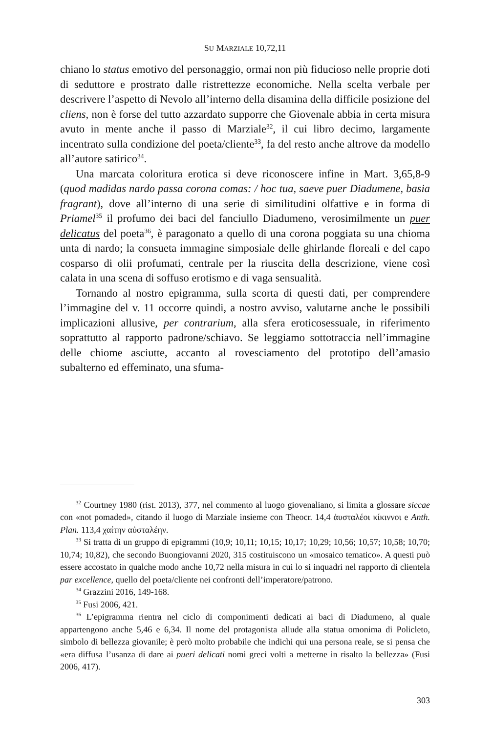SU MARZIALE 10,72,11
chiano lo status emotivo del personaggio, ormai non più fiducioso nelle proprie doti di seduttore e prostrato dalle ristrettezze economiche. Nella scelta verbale per descrivere l’aspetto di Nevolo all’interno della disamina della difficile posizione del cliens, non è forse del tutto azzardato supporre che Giovenale abbia in certa misura avuto in mente anche il passo di Marziale<sup>32</sup>, il cui libro decimo, largamente incentrato sulla condizione del poeta/cliente<sup>33</sup>, fa del resto anche altrove da modello all’autore satirico<sup>34</sup>.
Una marcata coloritura erotica si deve riconoscere infine in Mart. 3,65,8-9 (quod madidas nardo passa corona comas: / hoc tua, saeve puer Diadumene, basia fragrant), dove all’interno di una serie di similitudini olfattive e in forma di Priamel<sup>35</sup> il profumo dei baci del fanciullo Diadumeno, verosimilmente un puer delicatus del poeta<sup>36</sup>, è paragonato a quello di una corona poggiata su una chioma unta di nardo; la consueta immagine simposiale delle ghirlande floreali e del capo cosparso di olii profumati, centrale per la riuscita della descrizione, viene così calata in una scena di soffuso erotismo e di vaga sensualità.
Tornando al nostro epigramma, sulla scorta di questi dati, per comprendere l’immagine del v. 11 occorre quindi, a nostro avviso, valutarne anche le possibili implicazioni allusive, per contrarium, alla sfera eroticosessuale, in riferimento soprattutto al rapporto padrone/schiavo. Se leggiamo sottotraccia nell’immagine delle chiome asciutte, accanto al rovesciamento del prototipo dell’amasio subalterno ed effeminato, una sfuma-
<sup>32</sup> Courtney 1980 (rist. 2013), 377, nel commento al luogo giovenaliano, si limita a glossare siccae con «not pomaded», citando il luogo di Marziale insieme con Theocr. 14,4 ἀυσταλέοι κίκιννοι e Anth. Plan. 113,4 χαίτην αὐσταλέην.
<sup>33</sup> Si tratta di un gruppo di epigrammi (10,9; 10,11; 10,15; 10,17; 10,29; 10,56; 10,57; 10,58; 10,70; 10,74; 10,82), che secondo Buongiovanni 2020, 315 costituiscono un «mosaico tematico». A questi può essere accostato in qualche modo anche 10,72 nella misura in cui lo si inquadri nel rapporto di clientela par excellence, quello del poeta/cliente nei confronti dell’imperatore/patrono.
<sup>34</sup> Grazzini 2016, 149-168.
<sup>35</sup> Fusi 2006, 421.
<sup>36</sup> L’epigramma rientra nel ciclo di componimenti dedicati ai baci di Diadumeno, al quale appartengono anche 5,46 e 6,34. Il nome del protagonista allude alla statua omonima di Policleto, simbolo di bellezza giovanile; è però molto probabile che indichi qui una persona reale, se si pensa che «era diffusa l’usanza di dare ai pueri delicati nomi greci volti a metterne in risalto la bellezza» (Fusi 2006, 417).
303